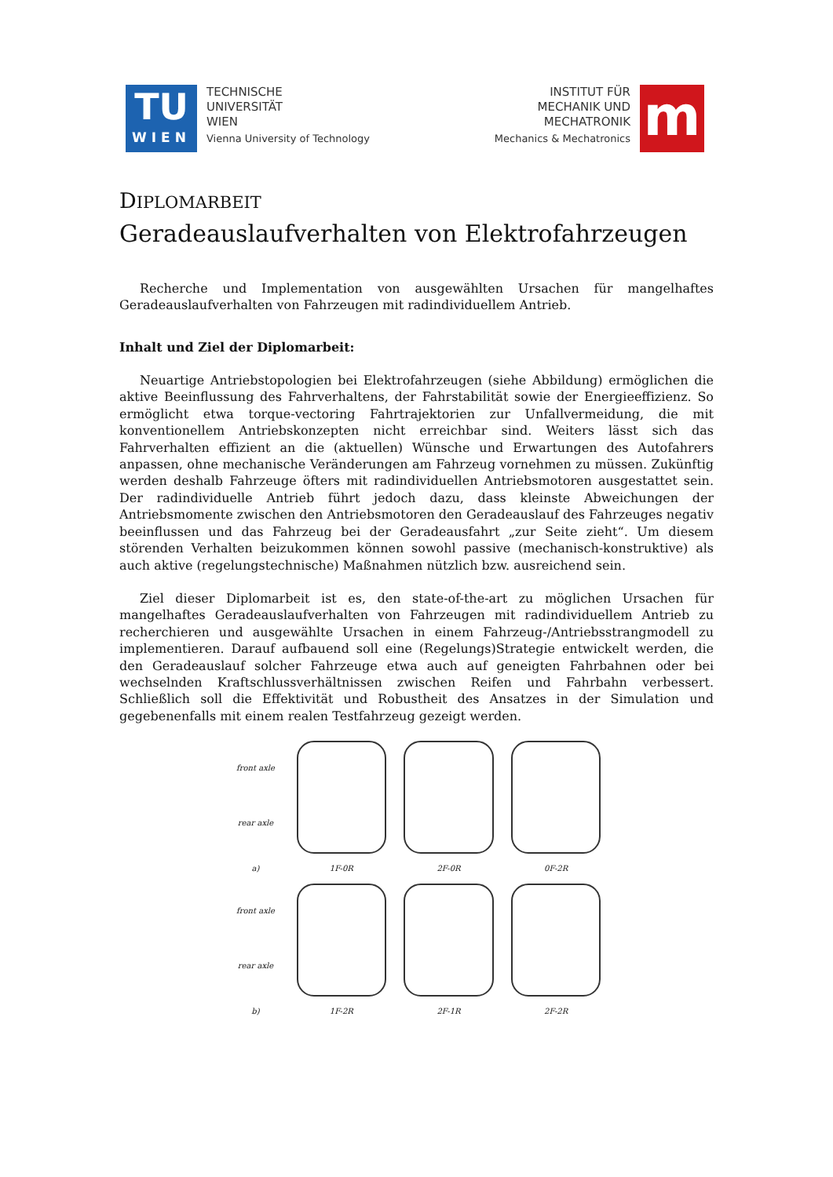TU
WIEN
TECHNISCHE
UNIVERSITÄT
WIEN
Vienna University of Technology
INSTITUT FÜR
MECHANIK UND
MECHATRONIK
Mechanics & Mechatronics
m
DIPLOMARBEIT
Geradeauslaufverhalten von Elektrofahrzeugen
Recherche und Implementation von ausgewählten Ursachen für mangelhaftes Geradeauslaufverhalten von Fahrzeugen mit radindividuellem Antrieb.
Inhalt und Ziel der Diplomarbeit:
Neuartige Antriebstopologien bei Elektrofahrzeugen (siehe Abbildung) ermöglichen die aktive Beeinflussung des Fahrverhaltens, der Fahrstabilität sowie der Energieeffizienz. So ermöglicht etwa torque-vectoring Fahrtrajektorien zur Unfallvermeidung, die mit konventionellem Antriebskonzepten nicht erreichbar sind. Weiters lässt sich das Fahrverhalten effizient an die (aktuellen) Wünsche und Erwartungen des Autofahrers anpassen, ohne mechanische Veränderungen am Fahrzeug vornehmen zu müssen. Zukünftig werden deshalb Fahrzeuge öfters mit radindividuellen Antriebsmotoren ausgestattet sein. Der radindividuelle Antrieb führt jedoch dazu, dass kleinste Abweichungen der Antriebsmomente zwischen den Antriebsmotoren den Geradeauslauf des Fahrzeuges negativ beeinflussen und das Fahrzeug bei der Geradeausfahrt „zur Seite zieht“. Um diesem störenden Verhalten beizukommen können sowohl passive (mechanisch-konstruktive) als auch aktive (regelungstechnische) Maßnahmen nützlich bzw. ausreichend sein.
Ziel dieser Diplomarbeit ist es, den state-of-the-art zu möglichen Ursachen für mangelhaftes Geradeauslaufverhalten von Fahrzeugen mit radindividuellem Antrieb zu recherchieren und ausgewählte Ursachen in einem Fahrzeug-/Antriebsstrangmodell zu implementieren. Darauf aufbauend soll eine (Regelungs)Strategie entwickelt werden, die den Geradeauslauf solcher Fahrzeuge etwa auch auf geneigten Fahrbahnen oder bei wechselnden Kraftschlussverhältnissen zwischen Reifen und Fahrbahn verbessert. Schließlich soll die Effektivität und Robustheit des Ansatzes in der Simulation und gegebenenfalls mit einem realen Testfahrzeug gezeigt werden.
front axle
rear axle
a)
1F-0R
2F-0R
0F-2R
front axle
rear axle
b)
1F-2R
2F-1R
2F-2R